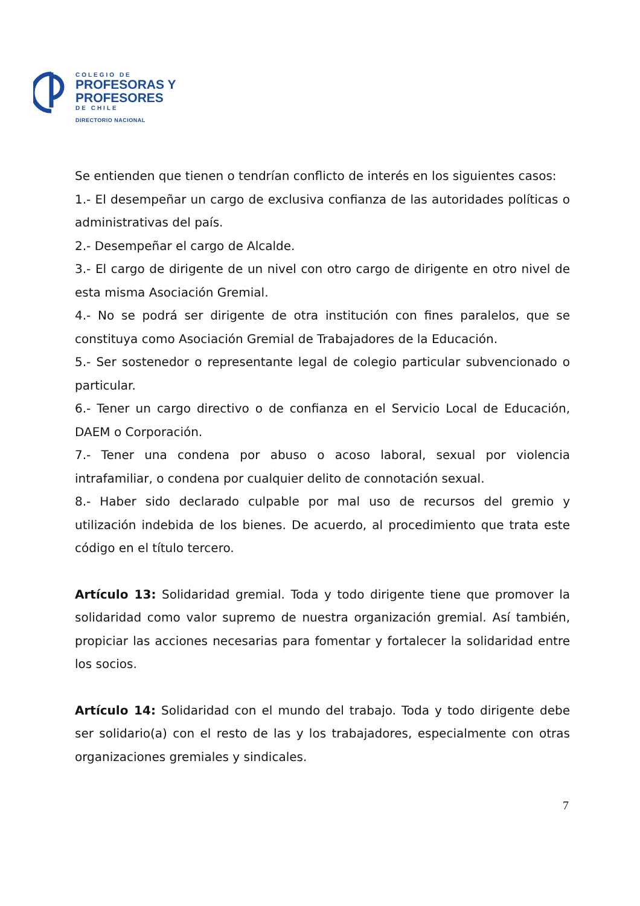COLEGIO DE
PROFESORAS Y
PROFESORES
DE CHILE
DIRECTORIO NACIONAL
Se entienden que tienen o tendrían conflicto de interés en los siguientes casos:
1.- El desempeñar un cargo de exclusiva confianza de las autoridades políticas o administrativas del país.
2.- Desempeñar el cargo de Alcalde.
3.- El cargo de dirigente de un nivel con otro cargo de dirigente en otro nivel de esta misma Asociación Gremial.
4.- No se podrá ser dirigente de otra institución con fines paralelos, que se constituya como Asociación Gremial de Trabajadores de la Educación.
5.- Ser sostenedor o representante legal de colegio particular subvencionado o particular.
6.- Tener un cargo directivo o de confianza en el Servicio Local de Educación, DAEM o Corporación.
7.- Tener una condena por abuso o acoso laboral, sexual por violencia intrafamiliar, o condena por cualquier delito de connotación sexual.
8.- Haber sido declarado culpable por mal uso de recursos del gremio y utilización indebida de los bienes. De acuerdo, al procedimiento que trata este código en el título tercero.
Artículo 13: Solidaridad gremial. Toda y todo dirigente tiene que promover la solidaridad como valor supremo de nuestra organización gremial. Así también, propiciar las acciones necesarias para fomentar y fortalecer la solidaridad entre los socios.
Artículo 14: Solidaridad con el mundo del trabajo. Toda y todo dirigente debe ser solidario(a) con el resto de las y los trabajadores, especialmente con otras organizaciones gremiales y sindicales.
7